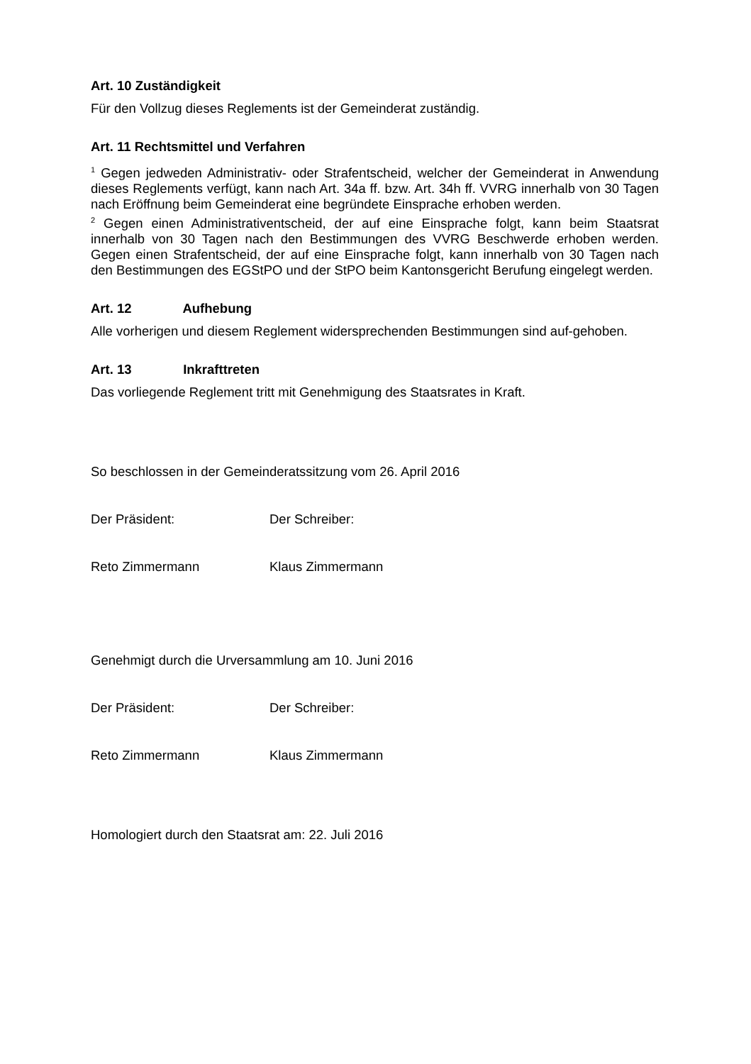Art. 10 Zuständigkeit
Für den Vollzug dieses Reglements ist der Gemeinderat zuständig.
Art. 11 Rechtsmittel und Verfahren
<sup>1</sup> Gegen jedweden Administrativ- oder Strafentscheid, welcher der Gemeinderat in Anwendung dieses Reglements verfügt, kann nach Art. 34a ff. bzw. Art. 34h ff. VVRG innerhalb von 30 Tagen nach Eröffnung beim Gemeinderat eine begründete Einsprache erhoben werden.
<sup>2</sup> Gegen einen Administrativentscheid, der auf eine Einsprache folgt, kann beim Staatsrat innerhalb von 30 Tagen nach den Bestimmungen des VVRG Beschwerde erhoben werden. Gegen einen Strafentscheid, der auf eine Einsprache folgt, kann innerhalb von 30 Tagen nach den Bestimmungen des EGStPO und der StPO beim Kantonsgericht Berufung eingelegt werden.
Art. 12 Aufhebung
Alle vorherigen und diesem Reglement widersprechenden Bestimmungen sind auf-gehoben.
Art. 13 Inkrafttreten
Das vorliegende Reglement tritt mit Genehmigung des Staatsrates in Kraft.
So beschlossen in der Gemeinderatssitzung vom 26. April 2016
Der Präsident: Der Schreiber:
Reto Zimmermann Klaus Zimmermann
Genehmigt durch die Urversammlung am 10. Juni 2016
Der Präsident: Der Schreiber:
Reto Zimmermann Klaus Zimmermann
Homologiert durch den Staatsrat am: 22. Juli 2016